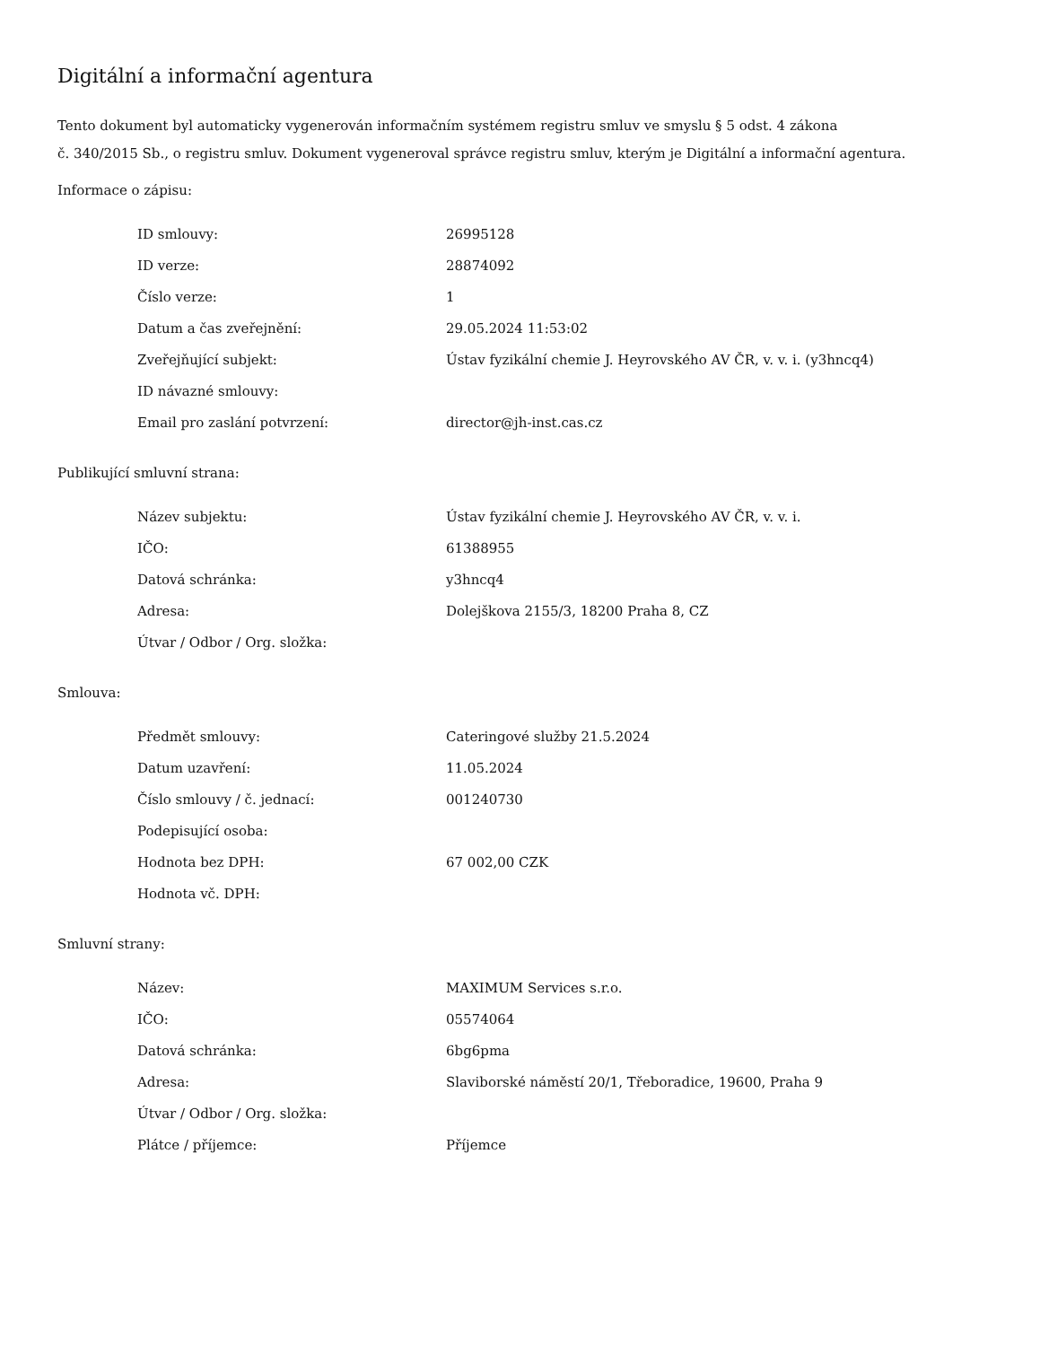Digitální a informační agentura
Tento dokument byl automaticky vygenerován informačním systémem registru smluv ve smyslu § 5 odst. 4 zákona
č. 340/2015 Sb., o registru smluv. Dokument vygeneroval správce registru smluv, kterým je Digitální a informační agentura.
Informace o zápisu:
| ID smlouvy: | 26995128 |
| ID verze: | 28874092 |
| Číslo verze: | 1 |
| Datum a čas zveřejnění: | 29.05.2024 11:53:02 |
| Zveřejňující subjekt: | Ústav fyzikální chemie J. Heyrovského AV ČR, v. v. i. (y3hncq4) |
| ID návazné smlouvy: | |
| Email pro zaslání potvrzení: | director@jh-inst.cas.cz |
Publikující smluvní strana:
| Název subjektu: | Ústav fyzikální chemie J. Heyrovského AV ČR, v. v. i. |
| IČO: | 61388955 |
| Datová schránka: | y3hncq4 |
| Adresa: | Dolejškova 2155/3, 18200 Praha 8, CZ |
| Útvar / Odbor / Org. složka: | |
Smlouva:
| Předmět smlouvy: | Cateringové služby 21.5.2024 |
| Datum uzavření: | 11.05.2024 |
| Číslo smlouvy / č. jednací: | 001240730 |
| Podepisující osoba: | |
| Hodnota bez DPH: | 67 002,00 CZK |
| Hodnota vč. DPH: | |
Smluvní strany:
| Název: | MAXIMUM Services s.r.o. |
| IČO: | 05574064 |
| Datová schránka: | 6bg6pma |
| Adresa: | Slaviborské náměstí 20/1, Třeboradice, 19600, Praha 9 |
| Útvar / Odbor / Org. složka: | |
| Plátce / příjemce: | Příjemce |